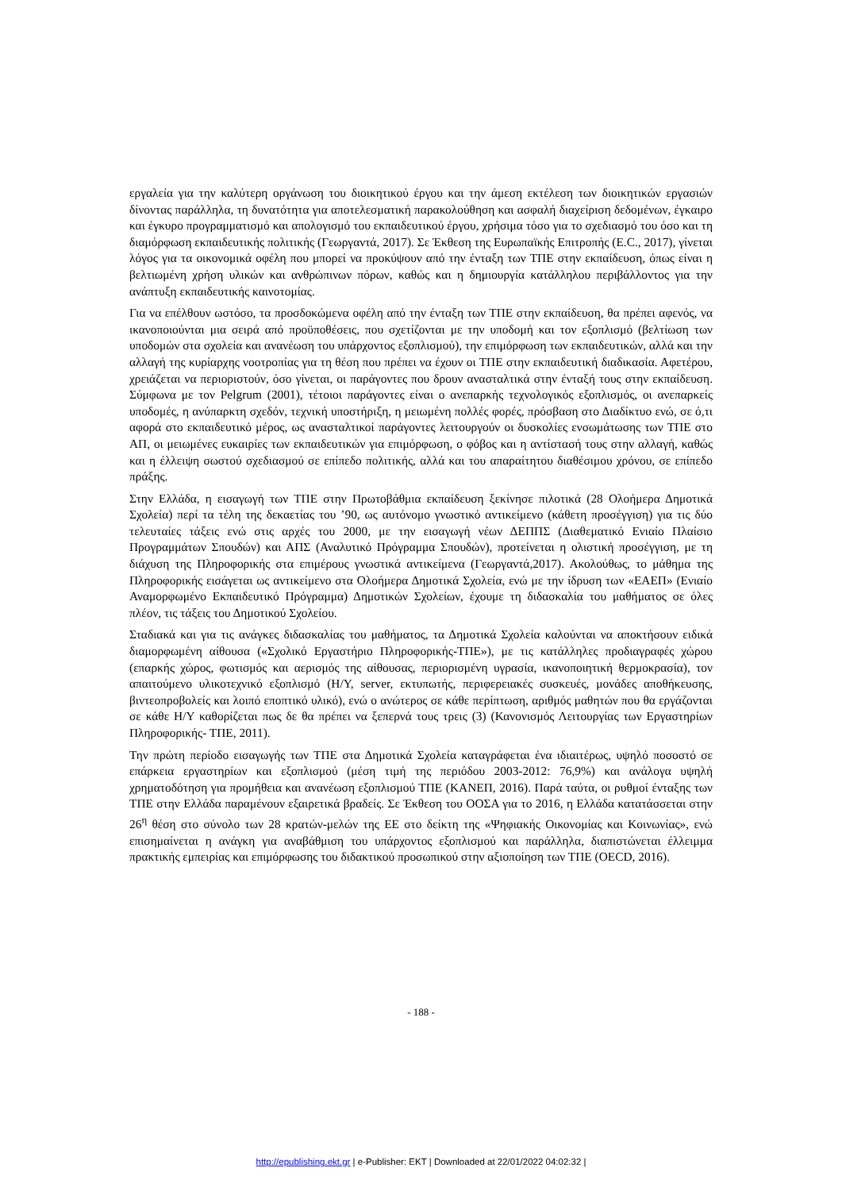εργαλεία για την καλύτερη οργάνωση του διοικητικού έργου και την άμεση εκτέλεση των διοικητικών εργασιών δίνοντας παράλληλα, τη δυνατότητα για αποτελεσματική παρακολούθηση και ασφαλή διαχείριση δεδομένων, έγκαιρο και έγκυρο προγραμματισμό και απολογισμό του εκπαιδευτικού έργου, χρήσιμα τόσο για το σχεδιασμό του όσο και τη διαμόρφωση εκπαιδευτικής πολιτικής (Γεωργαντά, 2017). Σε Έκθεση της Ευρωπαϊκής Επιτροπής (E.C., 2017), γίνεται λόγος για τα οικονομικά οφέλη που μπορεί να προκύψουν από την ένταξη των ΤΠΕ στην εκπαίδευση, όπως είναι η βελτιωμένη χρήση υλικών και ανθρώπινων πόρων, καθώς και η δημιουργία κατάλληλου περιβάλλοντος για την ανάπτυξη εκπαιδευτικής καινοτομίας.
Για να επέλθουν ωστόσο, τα προσδοκώμενα οφέλη από την ένταξη των ΤΠΕ στην εκπαίδευση, θα πρέπει αφενός, να ικανοποιούνται μια σειρά από προϋποθέσεις, που σχετίζονται με την υποδομή και τον εξοπλισμό (βελτίωση των υποδομών στα σχολεία και ανανέωση του υπάρχοντος εξοπλισμού), την επιμόρφωση των εκπαιδευτικών, αλλά και την αλλαγή της κυρίαρχης νοοτροπίας για τη θέση που πρέπει να έχουν οι ΤΠΕ στην εκπαιδευτική διαδικασία. Αφετέρου, χρειάζεται να περιοριστούν, όσο γίνεται, οι παράγοντες που δρουν ανασταλτικά στην ένταξή τους στην εκπαίδευση. Σύμφωνα με τον Pelgrum (2001), τέτοιοι παράγοντες είναι ο ανεπαρκής τεχνολογικός εξοπλισμός, οι ανεπαρκείς υποδομές, η ανύπαρκτη σχεδόν, τεχνική υποστήριξη, η μειωμένη πολλές φορές, πρόσβαση στο Διαδίκτυο ενώ, σε ό,τι αφορά στο εκπαιδευτικό μέρος, ως ανασταλτικοί παράγοντες λειτουργούν οι δυσκολίες ενσωμάτωσης των ΤΠΕ στο ΑΠ, οι μειωμένες ευκαιρίες των εκπαιδευτικών για επιμόρφωση, ο φόβος και η αντίστασή τους στην αλλαγή, καθώς και η έλλειψη σωστού σχεδιασμού σε επίπεδο πολιτικής, αλλά και του απαραίτητου διαθέσιμου χρόνου, σε επίπεδο πράξης.
Στην Ελλάδα, η εισαγωγή των ΤΠΕ στην Πρωτοβάθμια εκπαίδευση ξεκίνησε πιλοτικά (28 Ολοήμερα Δημοτικά Σχολεία) περί τα τέλη της δεκαετίας του ’90, ως αυτόνομο γνωστικό αντικείμενο (κάθετη προσέγγιση) για τις δύο τελευταίες τάξεις ενώ στις αρχές του 2000, με την εισαγωγή νέων ΔΕΠΠΣ (Διαθεματικό Ενιαίο Πλαίσιο Προγραμμάτων Σπουδών) και ΑΠΣ (Αναλυτικό Πρόγραμμα Σπουδών), προτείνεται η ολιστική προσέγγιση, με τη διάχυση της Πληροφορικής στα επιμέρους γνωστικά αντικείμενα (Γεωργαντά,2017). Ακολούθως, το μάθημα της Πληροφορικής εισάγεται ως αντικείμενο στα Ολοήμερα Δημοτικά Σχολεία, ενώ με την ίδρυση των «ΕΑΕΠ» (Ενιαίο Αναμορφωμένο Εκπαιδευτικό Πρόγραμμα) Δημοτικών Σχολείων, έχουμε τη διδασκαλία του μαθήματος σε όλες πλέον, τις τάξεις του Δημοτικού Σχολείου.
Σταδιακά και για τις ανάγκες διδασκαλίας του μαθήματος, τα Δημοτικά Σχολεία καλούνται να αποκτήσουν ειδικά διαμορφωμένη αίθουσα («Σχολικό Εργαστήριο Πληροφορικής-ΤΠΕ»), με τις κατάλληλες προδιαγραφές χώρου (επαρκής χώρος, φωτισμός και αερισμός της αίθουσας, περιορισμένη υγρασία, ικανοποιητική θερμοκρασία), τον απαιτούμενο υλικοτεχνικό εξοπλισμό (Η/Υ, server, εκτυπωτής, περιφερειακές συσκευές, μονάδες αποθήκευσης, βιντεοπροβολείς και λοιπό εποπτικό υλικό), ενώ ο ανώτερος σε κάθε περίπτωση, αριθμός μαθητών που θα εργάζονται σε κάθε Η/Υ καθορίζεται πως δε θα πρέπει να ξεπερνά τους τρεις (3) (Κανονισμός Λειτουργίας των Εργαστηρίων Πληροφορικής- ΤΠΕ, 2011).
Την πρώτη περίοδο εισαγωγής των ΤΠΕ στα Δημοτικά Σχολεία καταγράφεται ένα ιδιαιτέρως, υψηλό ποσοστό σε επάρκεια εργαστηρίων και εξοπλισμού (μέση τιμή της περιόδου 2003-2012: 76,9%) και ανάλογα υψηλή χρηματοδότηση για προμήθεια και ανανέωση εξοπλισμού ΤΠΕ (ΚΑΝΕΠ, 2016). Παρά ταύτα, οι ρυθμοί ένταξης των ΤΠΕ στην Ελλάδα παραμένουν εξαιρετικά βραδείς. Σε Έκθεση του ΟΟΣΑ για το 2016, η Ελλάδα κατατάσσεται στην 26<sup>η</sup> θέση στο σύνολο των 28 κρατών-μελών της ΕΕ στο δείκτη της «Ψηφιακής Οικονομίας και Κοινωνίας», ενώ επισημαίνεται η ανάγκη για αναβάθμιση του υπάρχοντος εξοπλισμού και παράλληλα, διαπιστώνεται έλλειμμα πρακτικής εμπειρίας και επιμόρφωσης του διδακτικού προσωπικού στην αξιοποίηση των ΤΠΕ (OECD, 2016).
- 188 -
http://epublishing.ekt.gr | e-Publisher: EKT | Downloaded at 22/01/2022 04:02:32 |